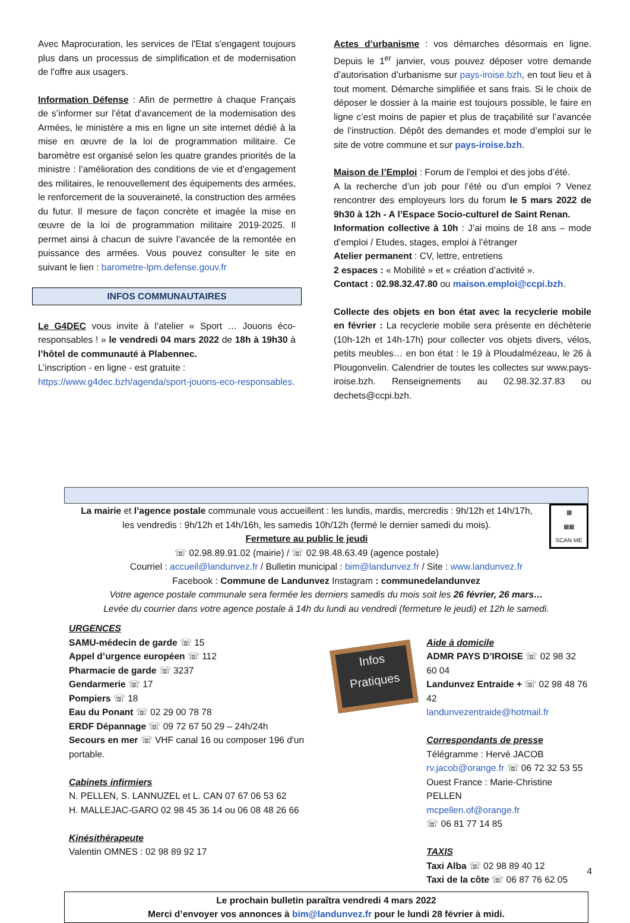Avec Maprocuration, les services de l'Etat s'engagent toujours plus dans un processus de simplification et de modernisation de l'offre aux usagers.
Information Défense : Afin de permettre à chaque Français de s’informer sur l’état d’avancement de la modernisation des Armées, le ministère a mis en ligne un site internet dédié à la mise en œuvre de la loi de programmation militaire. Ce baromètre est organisé selon les quatre grandes priorités de la ministre : l’amélioration des conditions de vie et d’engagement des militaires, le renouvellement des équipements des armées, le renforcement de la souveraineté, la construction des armées du futur. Il mesure de façon concrète et imagée la mise en œuvre de la loi de programmation militaire 2019-2025. Il permet ainsi à chacun de suivre l’avancée de la remontée en puissance des armées. Vous pouvez consulter le site en suivant le lien : barometre-lpm.defense.gouv.fr
INFOS COMMUNAUTAIRES
Le G4DEC vous invite à l’atelier « Sport … Jouons éco-responsables ! » le vendredi 04 mars 2022 de 18h à 19h30 à l’hôtel de communauté à Plabennec.
L’inscription - en ligne - est gratuite :
https://www.g4dec.bzh/agenda/sport-jouons-eco-responsables.
Actes d’urbanisme : vos démarches désormais en ligne. Depuis le 1<sup>er</sup> janvier, vous pouvez déposer votre demande d’autorisation d’urbanisme sur pays-iroise.bzh, en tout lieu et à tout moment. Démarche simplifiée et sans frais. Si le choix de déposer le dossier à la mairie est toujours possible, le faire en ligne c’est moins de papier et plus de traçabilité sur l’avancée de l’instruction. Dépôt des demandes et mode d’emploi sur le site de votre commune et sur pays-iroise.bzh.
Maison de l’Emploi : Forum de l’emploi et des jobs d’été.
A la recherche d’un job pour l’été ou d’un emploi ? Venez rencontrer des employeurs lors du forum le 5 mars 2022 de 9h30 à 12h - A l’Espace Socio-culturel de Saint Renan.
Information collective à 10h : J’ai moins de 18 ans – mode d’emploi / Etudes, stages, emploi à l’étranger
Atelier permanent : CV, lettre, entretiens
2 espaces : « Mobilité » et « création d’activité ».
Contact : 02.98.32.47.80 ou maison.emploi@ccpi.bzh.
Collecte des objets en bon état avec la recyclerie mobile en février : La recyclerie mobile sera présente en déchèterie (10h-12h et 14h-17h) pour collecter vos objets divers, vélos, petits meubles… en bon état : le 19 à Ploudalmézeau, le 26 à Plougonvelin. Calendrier de toutes les collectes sur www.pays-iroise.bzh. Renseignements au 02.98.32.37.83 ou dechets@ccpi.bzh.
▦
▦▦
SCAN ME
La mairie et l’agence postale communale vous accueillent : les lundis, mardis, mercredis : 9h/12h et 14h/17h,
les vendredis : 9h/12h et 14h/16h, les samedis 10h/12h (fermé le dernier samedi du mois).
Fermeture au public le jeudi
☏ 02.98.89.91.02 (mairie) / ☏ 02.98.48.63.49 (agence postale)
Courriel : accueil@landunvez.fr / Bulletin municipal : bim@landunvez.fr / Site : www.landunvez.fr
Facebook : Commune de Landunvez Instagram : communedelandunvez
Votre agence postale communale sera fermée les derniers samedis du mois soit les 26 février, 26 mars…
Levée du courrier dans votre agence postale à 14h du lundi au vendredi (fermeture le jeudi) et 12h le samedi.
URGENCES
SAMU-médecin de garde ☏ 15
Appel d’urgence européen ☏ 112
Pharmacie de garde ☏ 3237
Gendarmerie ☏ 17
Pompiers ☏ 18
Eau du Ponant ☏ 02 29 00 78 78
ERDF Dépannage ☏ 09 72 67 50 29 – 24h/24h
Secours en mer ☏ VHF canal 16 ou composer 196 d'un portable.
Cabinets infirmiers
N. PELLEN, S. LANNUZEL et L. CAN 07 67 06 53 62
H. MALLEJAC-GARO 02 98 45 36 14 ou 06 08 48 26 66
Kinésithérapeute
Valentin OMNES : 02 98 89 92 17
Infos Pratiques
Aide à domicile
ADMR PAYS D’IROISE ☏ 02 98 32 60 04
Landunvez Entraide + ☏ 02 98 48 76 42
landunvezentraide@hotmail.fr
Correspondants de presse
Télégramme : Hervé JACOB
rv.jacob@orange.fr ☏ 06 72 32 53 55
Ouest France : Marie-Christine PELLEN
mcpellen.of@orange.fr
☏ 06 81 77 14 85
TAXIS
Taxi Alba ☏ 02 98 89 40 12
Taxi de la côte ☏ 06 87 76 62 05
Le prochain bulletin paraîtra vendredi 4 mars 2022
Merci d’envoyer vos annonces à bim@landunvez.fr pour le lundi 28 février à midi.
4